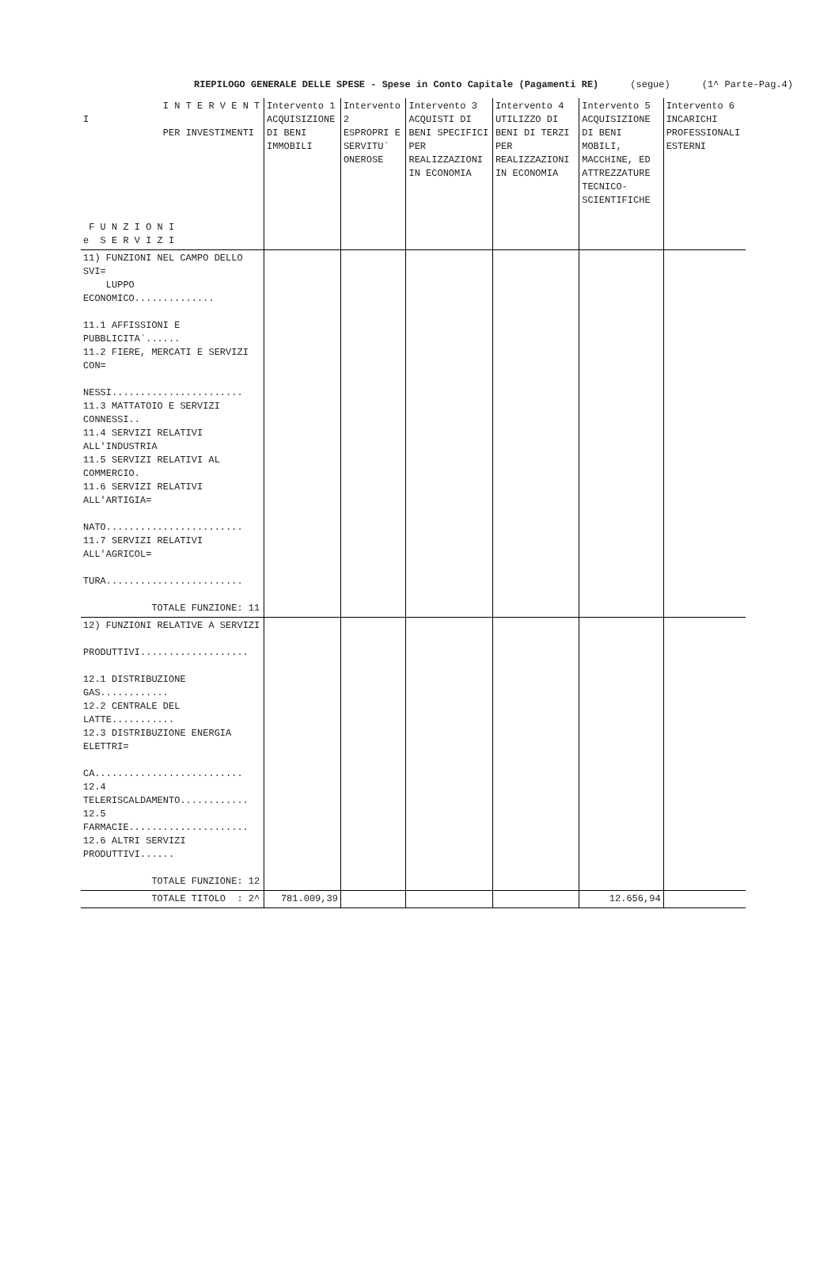RIEPILOGO GENERALE DELLE SPESE - Spese in Conto Capitale (Pagamenti RE) (segue) (1^ Parte-Pag.4)
| I N T E R V E N T I PER INVESTIMENTI F U N Z I O N I e S E R V I Z I | Intervento 1 ACQUISIZIONE DI BENI IMMOBILI | Intervento 2 ESPROPRI E SERVITU` ONEROSE | Intervento 3 ACQUISTI DI BENI SPECIFICI PER REALIZZAZIONI IN ECONOMIA | Intervento 4 UTILIZZO DI BENI DI TERZI PER REALIZZAZIONI IN ECONOMIA | Intervento 5 ACQUISIZIONE DI BENI MOBILI, MACCHINE, ED ATTREZZATURE TECNICO-SCIENTIFICHE | Intervento 6 INCARICHI PROFESSIONALI ESTERNI |
| --- | --- | --- | --- | --- | --- | --- |
| 11) FUNZIONI NEL CAMPO DELLO SVI= LUPPO ECONOMICO.............. 11.1 AFFISSIONI E PUBBLICITA`...... 11.2 FIERE, MERCATI E SERVIZI CON= NESSI....................... 11.3 MATTATOIO E SERVIZI CONNESSI.. 11.4 SERVIZI RELATIVI ALL'INDUSTRIA 11.5 SERVIZI RELATIVI AL COMMERCIO. 11.6 SERVIZI RELATIVI ALL'ARTIGIA= NATO........................ 11.7 SERVIZI RELATIVI ALL'AGRICOL= TURA........................ TOTALE FUNZIONE: 11 | | | | | | |
| 12) FUNZIONI RELATIVE A SERVIZI PRODUTTIVI................... 12.1 DISTRIBUZIONE GAS............ 12.2 CENTRALE DEL LATTE........... 12.3 DISTRIBUZIONE ENERGIA ELETTRI= CA.......................... 12.4 TELERISCALDAMENTO............ 12.5 FARMACIE..................... 12.6 ALTRI SERVIZI PRODUTTIVI...... TOTALE FUNZIONE: 12 | | | | | | |
| TOTALE TITOLO : 2^ | 781.009,39 | | | | 12.656,94 | |